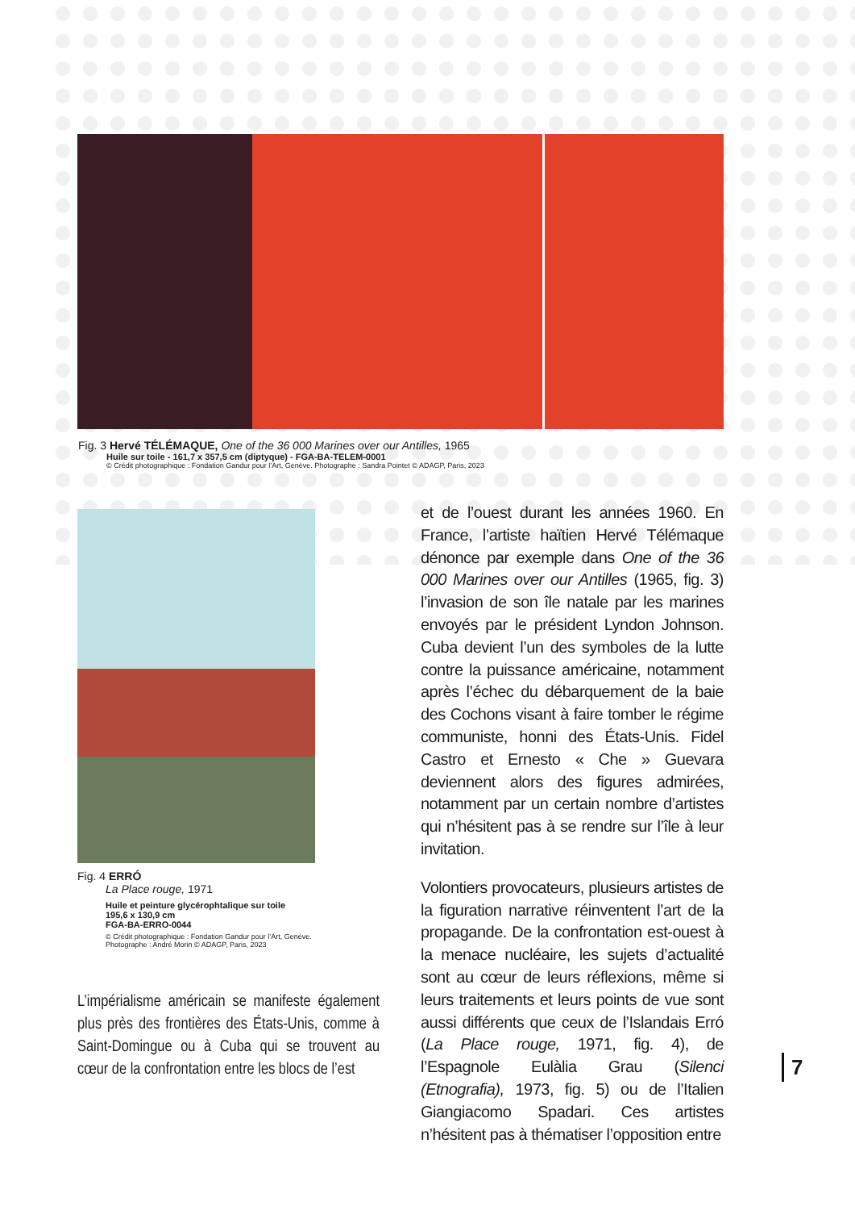Fig. 3 Hervé TÉLÉMAQUE, One of the 36 000 Marines over our Antilles, 1965
Huile sur toile - 161,7 x 357,5 cm (diptyque) - FGA-BA-TELEM-0001
© Crédit photographique : Fondation Gandur pour l’Art, Genève. Photographe : Sandra Pointet © ADAGP, Paris, 2023
Fig. 4 ERRÓ
La Place rouge, 1971
Huile et peinture glycérophtalique sur toile
195,6 x 130,9 cm
FGA-BA-ERRO-0044
© Crédit photographique : Fondation Gandur pour l’Art, Genève.
Photographe : André Morin © ADAGP, Paris, 2023
L’impérialisme américain se manifeste également plus près des frontières des États-Unis, comme à Saint-Domingue ou à Cuba qui se trouvent au cœur de la confrontation entre les blocs de l’est
et de l’ouest durant les années 1960. En France, l’artiste haïtien Hervé Télémaque dénonce par exemple dans One of the 36 000 Marines over our Antilles (1965, fig. 3) l’invasion de son île natale par les marines envoyés par le président Lyndon Johnson. Cuba devient l’un des symboles de la lutte contre la puissance américaine, notamment après l’échec du débarquement de la baie des Cochons visant à faire tomber le régime communiste, honni des États-Unis. Fidel Castro et Ernesto « Che » Guevara deviennent alors des figures admirées, notamment par un certain nombre d’artistes qui n’hésitent pas à se rendre sur l’île à leur invitation.
Volontiers provocateurs, plusieurs artistes de la figuration narrative réinventent l’art de la propagande. De la confrontation est-ouest à la menace nucléaire, les sujets d’actualité sont au cœur de leurs réflexions, même si leurs traitements et leurs points de vue sont aussi différents que ceux de l’Islandais Erró (La Place rouge, 1971, fig. 4), de l’Espagnole Eulàlia Grau (Silenci (Etnografia), 1973, fig. 5) ou de l’Italien Giangiacomo Spadari. Ces artistes n’hésitent pas à thématiser l’opposition entre
7